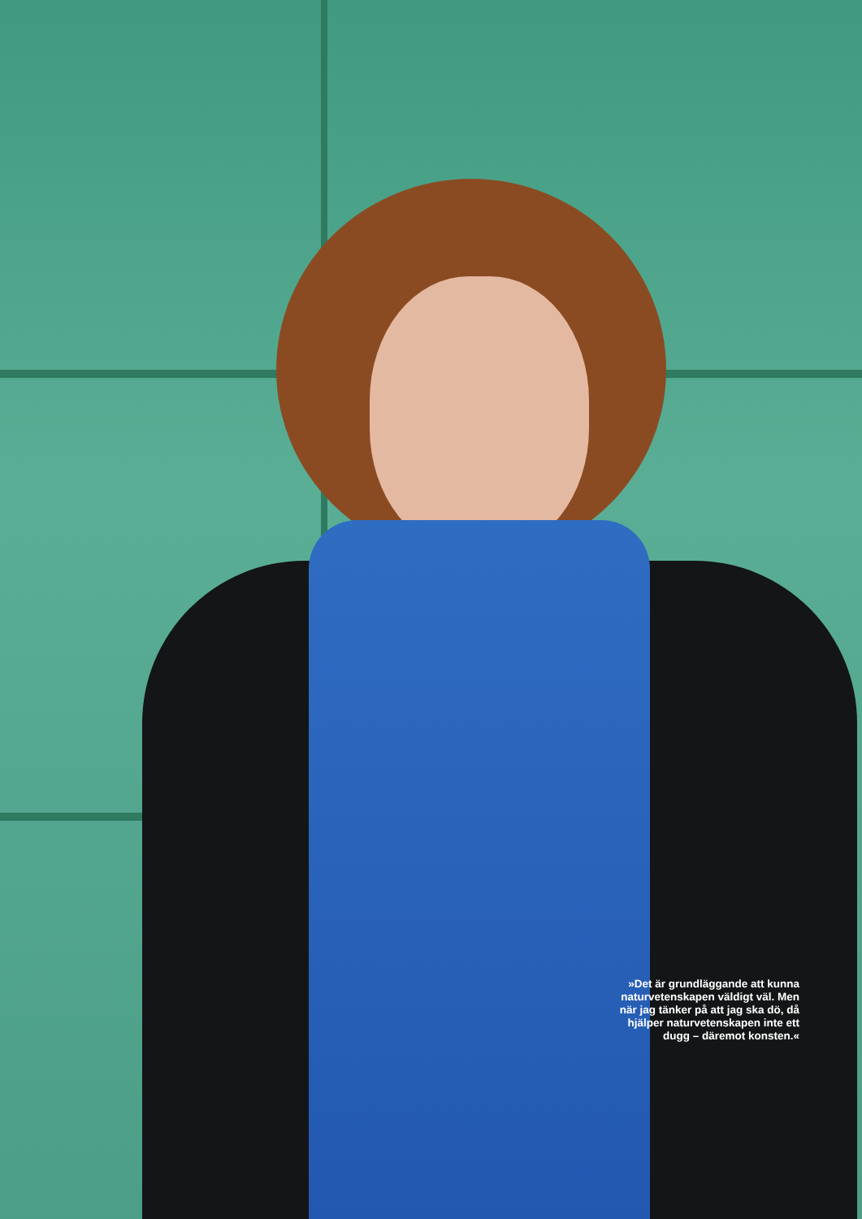»Det är grundläggande att kunna naturvetenskapen väldigt väl. Men när jag tänker på att jag ska dö, då hjälper naturvetenskapen inte ett dugg – däremot konsten.«